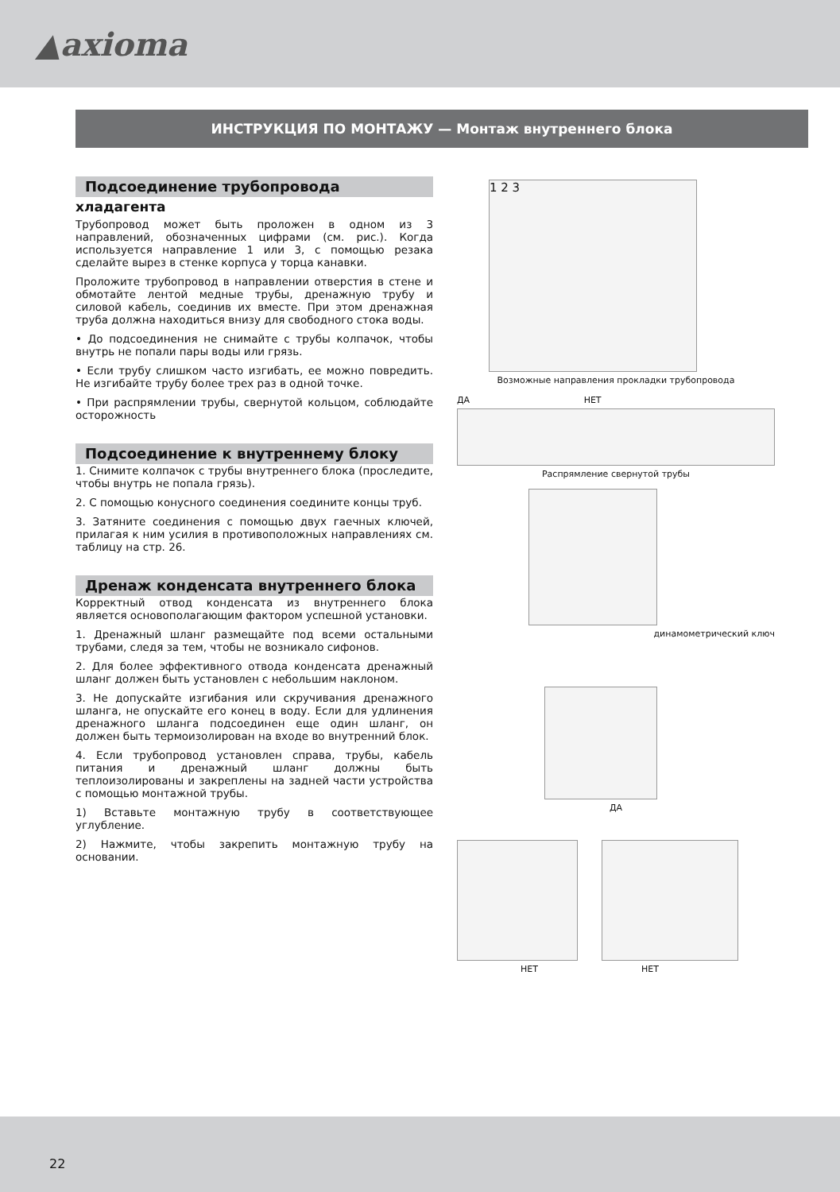▲axioma
ИНСТРУКЦИЯ ПО МОНТАЖУ — Монтаж внутреннего блока
Подсоединение трубопровода
хладагента
Трубопровод может быть проложен в одном из 3 направлений, обозначенных цифрами (см. рис.). Когда используется направление 1 или 3, с помощью резака сделайте вырез в стенке корпуса у торца канавки.
Проложите трубопровод в направлении отверстия в стене и обмотайте лентой медные трубы, дренажную трубу и силовой кабель, соединив их вместе. При этом дренажная труба должна находиться внизу для свободного стока воды.
• До подсоединения не снимайте с трубы колпачок, чтобы внутрь не попали пары воды или грязь.
• Если трубу слишком часто изгибать, ее можно повредить. Не изгибайте трубу более трех раз в одной точке.
• При распрямлении трубы, свернутой кольцом, соблюдайте осторожность
Подсоединение к внутреннему блоку
1. Снимите колпачок с трубы внутреннего блока (проследите, чтобы внутрь не попала грязь).
2. С помощью конусного соединения соедините концы труб.
3. Затяните соединения с помощью двух гаечных ключей, прилагая к ним усилия в противоположных направлениях см. таблицу на стр. 26.
Дренаж конденсата внутреннего блока
Корректный отвод конденсата из внутреннего блока является основополагающим фактором успешной установки.
1. Дренажный шланг размещайте под всеми остальными трубами, следя за тем, чтобы не возникало сифонов.
2. Для более эффективного отвода конденсата дренажный шланг должен быть установлен с небольшим наклоном.
3. Не допускайте изгибания или скручивания дренажного шланга, не опускайте его конец в воду. Если для удлинения дренажного шланга подсоединен еще один шланг, он должен быть термоизолирован на входе во внутренний блок.
4. Если трубопровод установлен справа, трубы, кабель питания и дренажный шланг должны быть теплоизолированы и закреплены на задней части устройства с помощью монтажной трубы.
1) Вставьте монтажную трубу в соответствующее углубление.
2) Нажмите, чтобы закрепить монтажную трубу на основании.
1 2 3
Возможные направления прокладки трубопровода
ДА НЕТ
Распрямление свернутой трубы
динамометрический ключ
ДА
НЕТ НЕТ
22